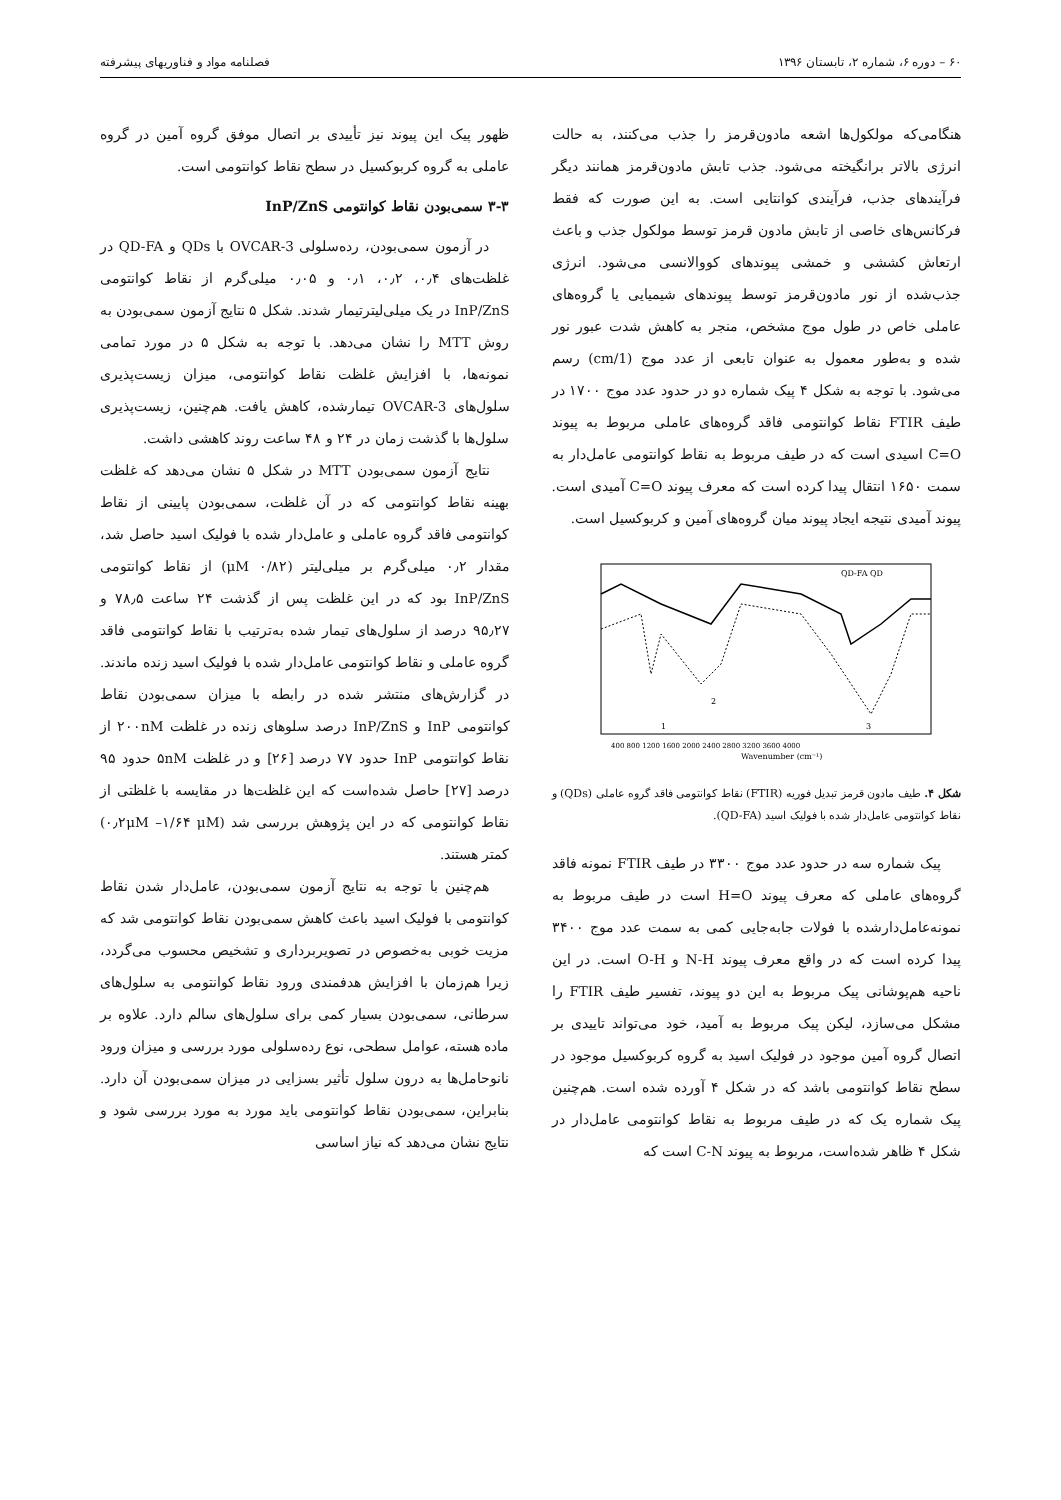۶۰ – دوره ۶، شماره ۲، تابستان ۱۳۹۶ فصلنامه مواد و فناوریهای پیشرفته
هنگامی‌که مولکول‌ها اشعه مادون‌قرمز را جذب می‌کنند، به حالت انرژی بالاتر برانگیخته می‌شود. جذب تابش مادون‌قرمز همانند دیگر فرآیندهای جذب، فرآیندی کوانتایی است. به این صورت که فقط فرکانس‌های خاصی از تابش مادون قرمز توسط مولکول جذب و باعث ارتعاش کششی و خمشی پیوندهای کووالانسی می‌شود. انرژی جذب‌شده از نور مادون‌قرمز توسط پیوندهای شیمیایی یا گروه‌های عاملی خاص در طول موج مشخص، منجر به کاهش شدت عبور نور شده و به‌طور معمول به عنوان تابعی از عدد موج (1/cm) رسم می‌شود. با توجه به شکل ۴ پیک شماره دو در حدود عدد موج ۱۷۰۰ در طیف FTIR نقاط کوانتومی فاقد گروه‌های عاملی مربوط به پیوند C=O اسیدی است که در طیف مربوط به نقاط کوانتومی عامل‌دار به سمت ۱۶۵۰ انتقال پیدا کرده است که معرف پیوند C=O آمیدی است. پیوند آمیدی نتیجه ایجاد پیوند میان گروه‌های آمین و کربوکسیل است.
QD-FA QD
Wavenumber (cm⁻¹)
400 800 1200 1600 2000 2400 2800 3200 3600 4000
1
2
3
شکل ۴. طیف مادون قرمز تبدیل فوریه (FTIR) نقاط کوانتومی فاقد گروه عاملی (QDs) و نقاط کوانتومی عامل‌دار شده با فولیک اسید (QD-FA).
پیک شماره سه در حدود عدد موج ۳۳۰۰ در طیف FTIR نمونه فاقد گروه‌های عاملی که معرف پیوند H=O است در طیف مربوط به نمونه‌عامل‌دارشده با فولات جابه‌جایی کمی به سمت عدد موج ۳۴۰۰ پیدا کرده است که در واقع معرف پیوند N-H و O-H است. در این ناحیه هم‌پوشانی پیک مربوط به این دو پیوند، تفسیر طیف FTIR را مشکل می‌سازد، لیکن پیک مربوط به آمید، خود می‌تواند تاییدی بر اتصال گروه آمین موجود در فولیک اسید به گروه کربوکسیل موجود در سطح نقاط کوانتومی باشد که در شکل ۴ آورده شده است. هم‌چنین پیک شماره یک که در طیف مربوط به نقاط کوانتومی عامل‌دار در شکل ۴ ظاهر شده‌است، مربوط به پیوند C-N است که
ظهور پیک این پیوند نیز تأییدی بر اتصال موفق گروه آمین در گروه عاملی به گروه کربوکسیل در سطح نقاط کوانتومی است.
۳-۳ سمی‌بودن نقاط کوانتومی InP/ZnS
در آزمون سمی‌بودن، رده‌سلولی OVCAR-3 با QDs و QD-FA در غلظت‌های ۰٫۴، ۰٫۲، ۰٫۱ و ۰٫۰۵ میلی‌گرم از نقاط کوانتومی InP/ZnS در یک میلی‌لیترتیمار شدند. شکل ۵ نتایج آزمون سمی‌بودن به روش MTT را نشان می‌دهد. با توجه به شکل ۵ در مورد تمامی نمونه‌ها، با افزایش غلظت نقاط کوانتومی، میزان زیست‌پذیری سلول‌های OVCAR-3 تیمارشده، کاهش یافت. هم‌چنین، زیست‌پذیری سلول‌ها با گذشت زمان در ۲۴ و ۴۸ ساعت روند کاهشی داشت.
نتایج آزمون سمی‌بودن MTT در شکل ۵ نشان می‌دهد که غلظت بهینه نقاط کوانتومی که در آن غلظت، سمی‌بودن پایینی از نقاط کوانتومی فاقد گروه عاملی و عامل‌دار شده با فولیک اسید حاصل شد، مقدار ۰٫۲ میلی‌گرم بر میلی‌لیتر (μM ۰/۸۲) از نقاط کوانتومی InP/ZnS بود که در این غلظت پس از گذشت ۲۴ ساعت ۷۸٫۵ و ۹۵٫۲۷ درصد از سلول‌های تیمار شده به‌ترتیب با نقاط کوانتومی فاقد گروه عاملی و نقاط کوانتومی عامل‌دار شده با فولیک اسید زنده ماندند. در گزارش‌های منتشر شده در رابطه با میزان سمی‌بودن نقاط کوانتومی InP و InP/ZnS درصد سلوهای زنده در غلظت ۲۰۰nM از نقاط کوانتومی InP حدود ۷۷ درصد [۲۶] و در غلظت ۵nM حدود ۹۵ درصد [۲۷] حاصل شده‌است که این غلظت‌ها در مقایسه با غلظتی از نقاط کوانتومی که در این پژوهش بررسی شد (۰٫۲μM –۱/۶۴ μM) کمتر هستند.
هم‌چنین با توجه به نتایج آزمون سمی‌بودن، عامل‌دار شدن نقاط کوانتومی با فولیک اسید باعث کاهش سمی‌بودن نقاط کوانتومی شد که مزیت خوبی به‌خصوص در تصویربرداری و تشخیص محسوب می‌گردد، زیرا هم‌زمان با افزایش هدفمندی ورود نقاط کوانتومی به سلول‌های سرطانی، سمی‌بودن بسیار کمی برای سلول‌های سالم دارد. علاوه بر ماده هسته، عوامل سطحی، نوع رده‌سلولی مورد بررسی و میزان ورود نانوحامل‌ها به درون سلول تأثیر بسزایی در میزان سمی‌بودن آن دارد. بنابراین، سمی‌بودن نقاط کوانتومی باید مورد به مورد بررسی شود و نتایج نشان می‌دهد که نیاز اساسی